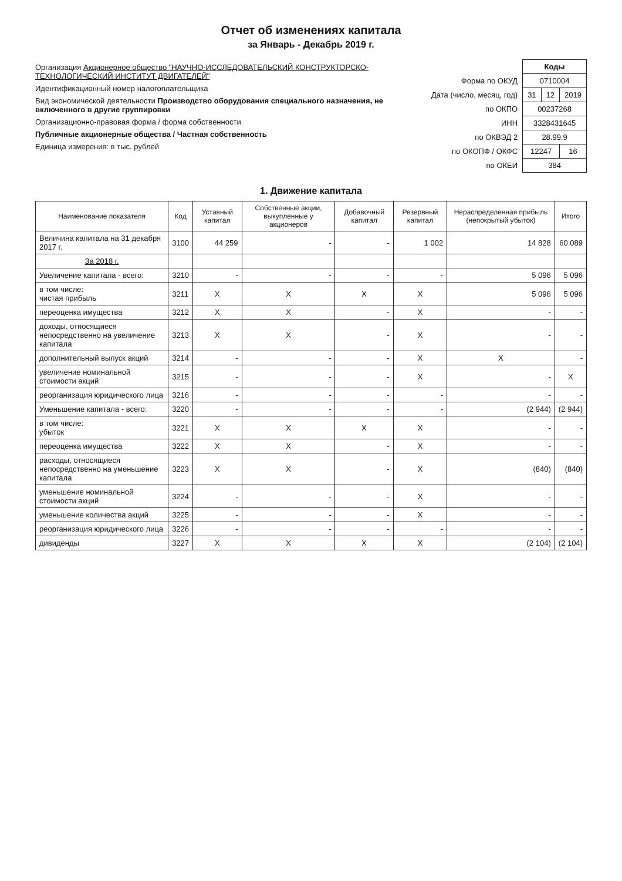Отчет об изменениях капитала
за Январь - Декабрь 2019 г.
Организация Акционерное общество "НАУЧНО-ИССЛЕДОВАТЕЛЬСКИЙ КОНСТРУКТОРСКО-ТЕХНОЛОГИЧЕСКИЙ ИНСТИТУТ ДВИГАТЕЛЕЙ"
Идентификационный номер налогоплательщика
Вид экономической деятельности Производство оборудования специального назначения, не включенного в другие группировки
Организационно-правовая форма / форма собственности
Публичные акционерные общества / Частная собственность
Единица измерения: в тыс. рублей
| | Коды | | |
| Форма по ОКУД | 0710004 | | |
| Дата (число, месяц, год) | 31 | 12 | 2019 |
| по ОКПО | 00237268 | | |
| ИНН | 3328431645 | | |
| по ОКВЭД 2 | 28.99.9 | | |
| по ОКОПФ / ОКФС | 12247 | | 16 |
| по ОКЕИ | 384 | | |
1. Движение капитала
| Наименование показателя | Код | Уставный капитал | Собственные акции, выкупленные у акционеров | Добавочный капитал | Резервный капитал | Нераспределенная прибыль (непокрытый убыток) | Итого |
| --- | --- | --- | --- | --- | --- | --- | --- |
| Величина капитала на 31 декабря 2017 г. | 3100 | 44 259 | - | - | 1 002 | 14 828 | 60 089 |
| За 2018 г. | | | | | | | |
| Увеличение капитала - всего: | 3210 | - | - | - | - | 5 096 | 5 096 |
| в том числе: чистая прибыль | 3211 | X | X | X | X | 5 096 | 5 096 |
| переоценка имущества | 3212 | X | X | - | X | - | - |
| доходы, относящиеся непосредственно на увеличение капитала | 3213 | X | X | - | X | - | - |
| дополнительный выпуск акций | 3214 | - | - | - | X | X | - |
| увеличение номинальной стоимости акций | 3215 | - | - | - | X | - | X |
| реорганизация юридического лица | 3216 | - | - | - | - | - | - |
| Уменьшение капитала - всего: | 3220 | - | - | - | - | (2 944) | (2 944) |
| в том числе: убыток | 3221 | X | X | X | X | - | - |
| переоценка имущества | 3222 | X | X | - | X | - | - |
| расходы, относящиеся непосредственно на уменьшение капитала | 3223 | X | X | - | X | (840) | (840) |
| уменьшение номинальной стоимости акций | 3224 | - | - | - | X | - | - |
| уменьшение количества акций | 3225 | - | - | - | X | - | - |
| реорганизация юридического лица | 3226 | - | - | - | - | - | - |
| дивиденды | 3227 | X | X | X | X | (2 104) | (2 104) |